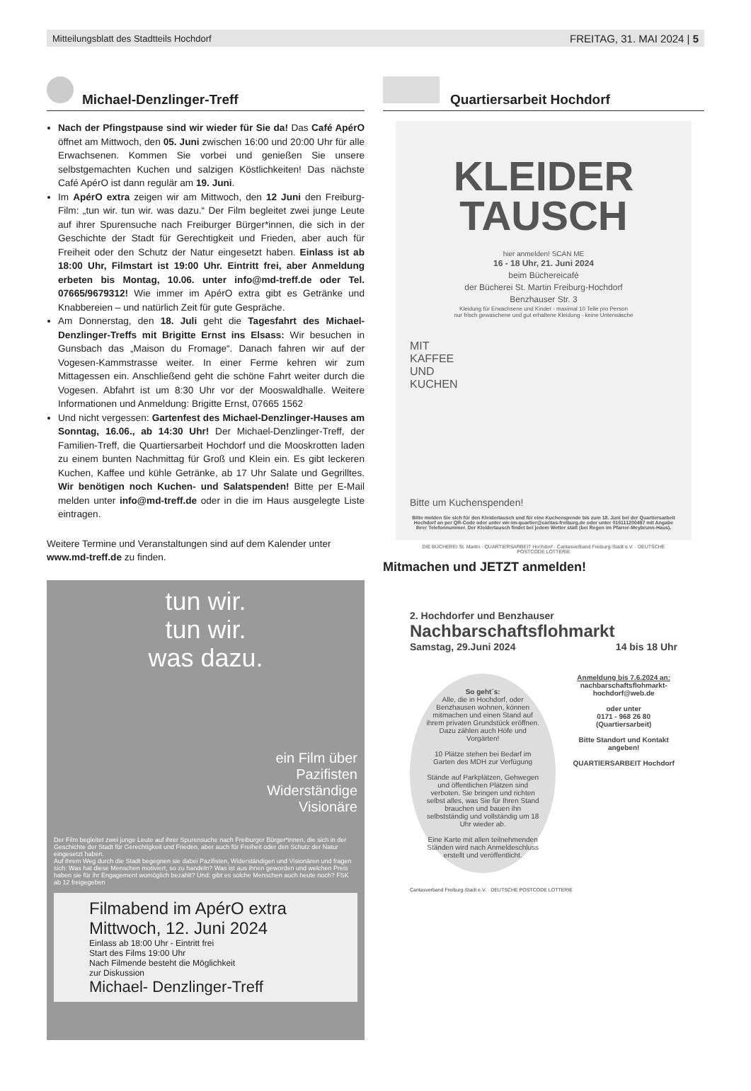Mitteilungsblatt des Stadtteils Hochdorf FREITAG, 31. MAI 2024 | 5
Michael-Denzlinger-Treff
Nach der Pfingstpause sind wir wieder für Sie da! Das Café ApérO öffnet am Mittwoch, den 05. Juni zwischen 16:00 und 20:00 Uhr für alle Erwachsenen. Kommen Sie vorbei und genießen Sie unsere selbstgemachten Kuchen und salzigen Köstlichkeiten! Das nächste Café ApérO ist dann regulär am 19. Juni.
Im ApérO extra zeigen wir am Mittwoch, den 12 Juni den Freiburg-Film: „tun wir. tun wir. was dazu.“ Der Film begleitet zwei junge Leute auf ihrer Spurensuche nach Freiburger Bürger*innen, die sich in der Geschichte der Stadt für Gerechtigkeit und Frieden, aber auch für Freiheit oder den Schutz der Natur eingesetzt haben. Einlass ist ab 18:00 Uhr, Filmstart ist 19:00 Uhr. Eintritt frei, aber Anmeldung erbeten bis Montag, 10.06. unter info@md-treff.de oder Tel. 07665/9679312! Wie immer im ApérO extra gibt es Getränke und Knabbereien – und natürlich Zeit für gute Gespräche.
Am Donnerstag, den 18. Juli geht die Tagesfahrt des Michael-Denzlinger-Treffs mit Brigitte Ernst ins Elsass: Wir besuchen in Gunsbach das „Maison du Fromage“. Danach fahren wir auf der Vogesen-Kammstrasse weiter. In einer Ferme kehren wir zum Mittagessen ein. Anschließend geht die schöne Fahrt weiter durch die Vogesen. Abfahrt ist um 8:30 Uhr vor der Mooswaldhalle. Weitere Informationen und Anmeldung: Brigitte Ernst, 07665 1562
Und nicht vergessen: Gartenfest des Michael-Denzlinger-Hauses am Sonntag, 16.06., ab 14:30 Uhr! Der Michael-Denzlinger-Treff, der Familien-Treff, die Quartiersarbeit Hochdorf und die Mooskrotten laden zu einem bunten Nachmittag für Groß und Klein ein. Es gibt leckeren Kuchen, Kaffee und kühle Getränke, ab 17 Uhr Salate und Gegrilltes. Wir benötigen noch Kuchen- und Salatspenden! Bitte per E-Mail melden unter info@md-treff.de oder in die im Haus ausgelegte Liste eintragen.
Weitere Termine und Veranstaltungen sind auf dem Kalender unter www.md-treff.de zu finden.
tun wir.
tun wir.
was dazu.
ein Film über
Pazifisten
Widerständige
Visionäre
Der Film begleitet zwei junge Leute auf ihrer Spurensuche nach Freiburger Bürger*innen, die sich in der Geschichte der Stadt für Gerechtigkeit und Frieden, aber auch für Freiheit oder den Schutz der Natur eingesetzt haben.
Auf ihrem Weg durch die Stadt begegnen sie dabei Pazifisten, Widerständigen und Visionären und fragen sich: Was hat diese Menschen motiviert, so zu handeln? Was ist aus ihnen geworden und welchen Preis haben sie für ihr Engagement womöglich bezahlt? Und: gibt es solche Menschen auch heute noch? FSK ab 12 freigegeben
Filmabend im ApérO extra
Mittwoch, 12. Juni 2024
Einlass ab 18:00 Uhr - Eintritt frei
Start des Films 19:00 Uhr
Nach Filmende besteht die Möglichkeit
zur Diskussion
Michael- Denzlinger-Treff
Quartiersarbeit Hochdorf
KLEIDER
TAUSCH
hier anmelden! SCAN ME
16 - 18 Uhr, 21. Juni 2024
beim Büchereicafé
der Bücherei St. Martin Freiburg-Hochdorf
Benzhauser Str. 3
Kleidung für Erwachsene und Kinder - maximal 10 Teile pro Person
nur frisch gewaschene und gut erhaltene Kleidung - keine Unterwäsche
MIT
KAFFEE
UND
KUCHEN
Bitte um Kuchenspenden!
Bitte melden Sie sich für den Kleidertausch und für eine Kuchenspende bis zum 18. Juni bei der Quartiersarbeit Hochdorf an per QR-Code oder unter wir-im-quartier@caritas-freiburg.de oder unter 015111200497 mit Angabe Ihrer Telefonnummer. Der Kleidertausch findet bei jedem Wetter statt (bei Regen im Pfarrer-Meybrunn-Haus).
DIE BÜCHEREI St. Martin · QUARTIERSARBEIT Hochdorf · Caritasverband Freiburg-Stadt e.V. · DEUTSCHE POSTCODE LOTTERIE
Mitmachen und JETZT anmelden!
2. Hochdorfer und Benzhauser
Nachbarschaftsflohmarkt
Samstag, 29.Juni 2024 14 bis 18 Uhr
So geht´s:
Alle, die in Hochdorf, oder Benzhausen wohnen, können mitmachen und einen Stand auf ihrem privaten Grundstück eröffnen. Dazu zählen auch Höfe und Vorgärten!
10 Plätze stehen bei Bedarf im Garten des MDH zur Verfügung
Stände auf Parkplätzen, Gehwegen und öffentlichen Plätzen sind verboten. Sie bringen und richten selbst alles, was Sie für Ihren Stand brauchen und bauen ihn selbstständig und vollständig um 18 Uhr wieder ab.
Eine Karte mit allen teilnehmenden Ständen wird nach Anmeldeschluss erstellt und veröffentlicht.
Anmeldung bis 7.6.2024 an:
nachbarschaftsflohmarkt-hochdorf@web.de
oder unter
0171 - 968 26 80
(Quartiersarbeit)
Bitte Standort und Kontakt angeben!
QUARTIERSARBEIT Hochdorf
Caritasverband Freiburg-Stadt e.V. · DEUTSCHE POSTCODE LOTTERIE